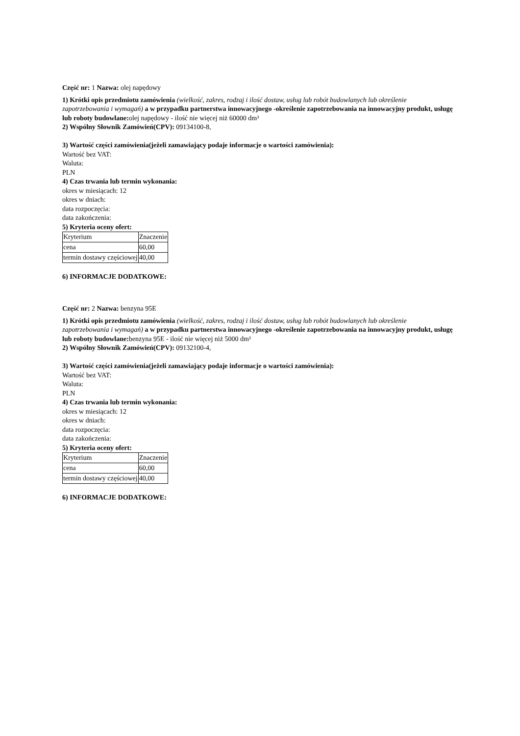Część nr: 1 Nazwa: olej napędowy
1) Krótki opis przedmiotu zamówienia (wielkość, zakres, rodzaj i ilość dostaw, usług lub robót budowlanych lub określenie zapotrzebowania i wymagań) a w przypadku partnerstwa innowacyjnego -określenie zapotrzebowania na innowacyjny produkt, usługę lub roboty budowlane: olej napędowy - ilość nie więcej niż 60000 dm³
2) Wspólny Słownik Zamówień(CPV): 09134100-8,
3) Wartość części zamówienia(jeżeli zamawiający podaje informacje o wartości zamówienia):
Wartość bez VAT:
Waluta:
PLN
4) Czas trwania lub termin wykonania:
okres w miesiącach: 12
okres w dniach:
data rozpoczęcia:
data zakończenia:
5) Kryteria oceny ofert:
| Kryterium | Znaczenie |
| cena | 60,00 |
| termin dostawy częściowej | 40,00 |
6) INFORMACJE DODATKOWE:
Część nr: 2 Nazwa: benzyna 95E
1) Krótki opis przedmiotu zamówienia (wielkość, zakres, rodzaj i ilość dostaw, usług lub robót budowlanych lub określenie zapotrzebowania i wymagań) a w przypadku partnerstwa innowacyjnego -określenie zapotrzebowania na innowacyjny produkt, usługę lub roboty budowlane: benzyna 95E - ilość nie więcej niż 5000 dm³
2) Wspólny Słownik Zamówień(CPV): 09132100-4,
3) Wartość części zamówienia(jeżeli zamawiający podaje informacje o wartości zamówienia):
Wartość bez VAT:
Waluta:
PLN
4) Czas trwania lub termin wykonania:
okres w miesiącach: 12
okres w dniach:
data rozpoczęcia:
data zakończenia:
5) Kryteria oceny ofert:
| Kryterium | Znaczenie |
| cena | 60,00 |
| termin dostawy częściowej | 40,00 |
6) INFORMACJE DODATKOWE: